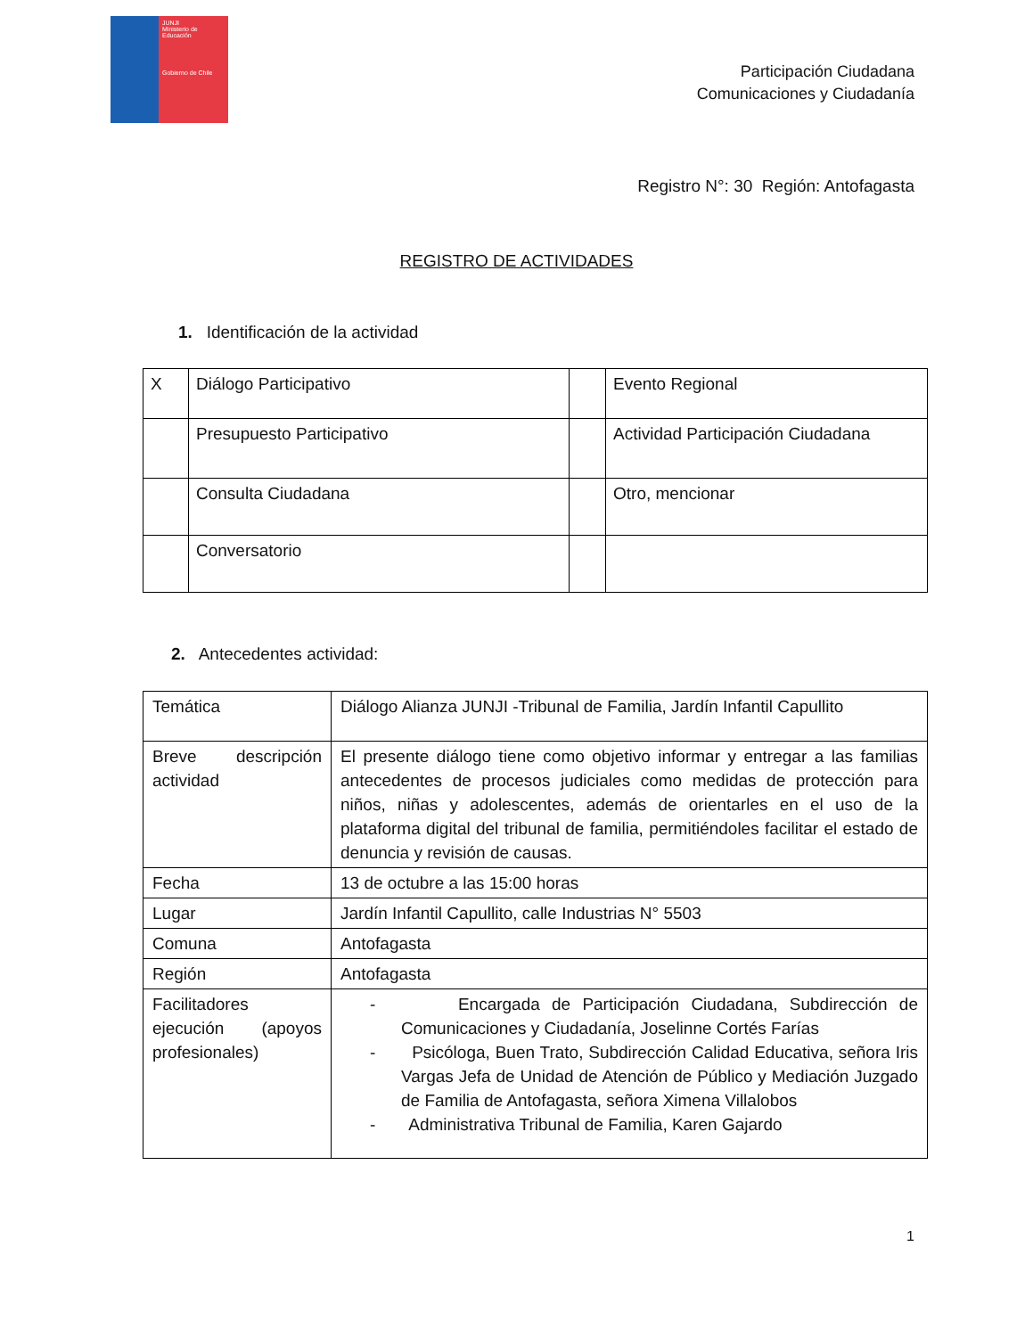JUNJI
Ministerio de Educación
Gobierno de Chile
Participación Ciudadana
Comunicaciones y Ciudadanía
Registro N°: 30 Región: Antofagasta
REGISTRO DE ACTIVIDADES
1. Identificación de la actividad
| X | Diálogo Participativo | | Evento Regional |
| | Presupuesto Participativo | | Actividad Participación Ciudadana |
| | Consulta Ciudadana | | Otro, mencionar |
| | Conversatorio | | |
2. Antecedentes actividad:
| Temática | Diálogo Alianza JUNJI -Tribunal de Familia, Jardín Infantil Capullito |
| Breve descripción actividad | El presente diálogo tiene como objetivo informar y entregar a las familias antecedentes de procesos judiciales como medidas de protección para niños, niñas y adolescentes, además de orientarles en el uso de la plataforma digital del tribunal de familia, permitiéndoles facilitar el estado de denuncia y revisión de causas. |
| Fecha | 13 de octubre a las 15:00 horas |
| Lugar | Jardín Infantil Capullito, calle Industrias N° 5503 |
| Comuna | Antofagasta |
| Región | Antofagasta |
| Facilitadores ejecución (apoyos profesionales) | - Encargada de Participación Ciudadana, Subdirección de Comunicaciones y Ciudadanía, Joselinne Cortés Farías - Psicóloga, Buen Trato, Subdirección Calidad Educativa, señora Iris Vargas Jefa de Unidad de Atención de Público y Mediación Juzgado de Familia de Antofagasta, señora Ximena Villalobos - Administrativa Tribunal de Familia, Karen Gajardo |
1